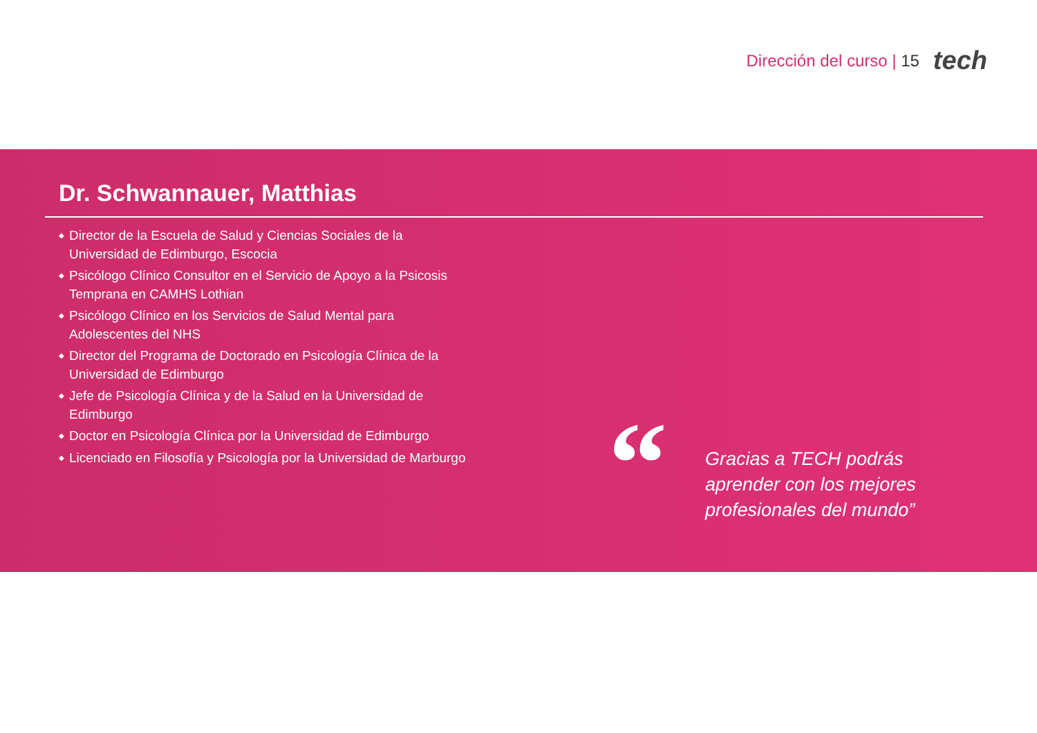Dirección del curso | 15 tech
Dr. Schwannauer, Matthias
◆ Director de la Escuela de Salud y Ciencias Sociales de la Universidad de Edimburgo, Escocia
◆ Psicólogo Clínico Consultor en el Servicio de Apoyo a la Psicosis Temprana en CAMHS Lothian
◆ Psicólogo Clínico en los Servicios de Salud Mental para Adolescentes del NHS
◆ Director del Programa de Doctorado en Psicología Clínica de la Universidad de Edimburgo
◆ Jefe de Psicología Clínica y de la Salud en la Universidad de Edimburgo
◆ Doctor en Psicología Clínica por la Universidad de Edimburgo
◆ Licenciado en Filosofía y Psicología por la Universidad de Marburgo
“
Gracias a TECH podrás
aprender con los mejores
profesionales del mundo”